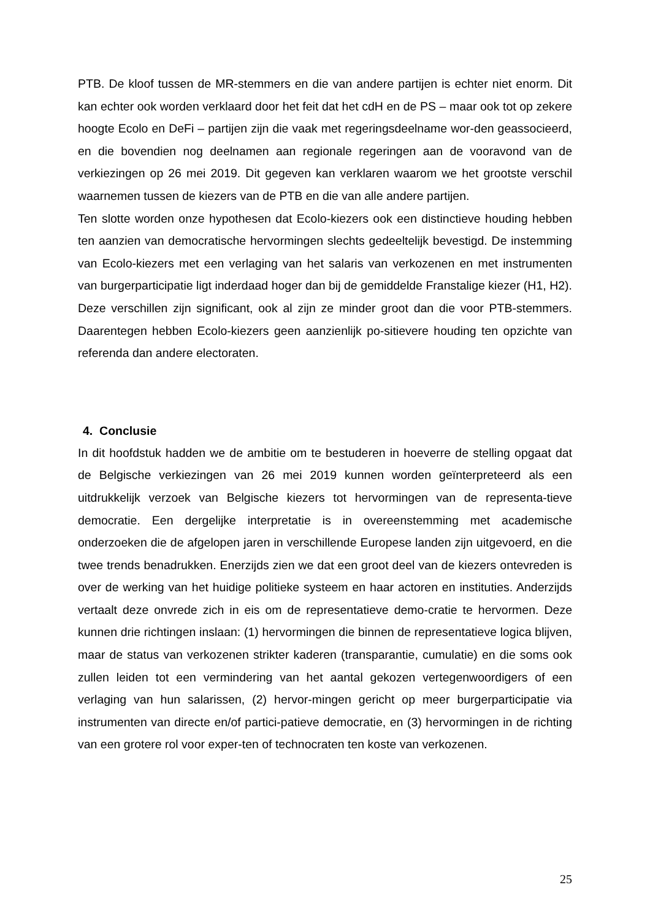PTB. De kloof tussen de MR-stemmers en die van andere partijen is echter niet enorm. Dit kan echter ook worden verklaard door het feit dat het cdH en de PS – maar ook tot op zekere hoogte Ecolo en DeFi – partijen zijn die vaak met regeringsdeelname wor-den geassocieerd, en die bovendien nog deelnamen aan regionale regeringen aan de vooravond van de verkiezingen op 26 mei 2019. Dit gegeven kan verklaren waarom we het grootste verschil waarnemen tussen de kiezers van de PTB en die van alle andere partijen.
Ten slotte worden onze hypothesen dat Ecolo-kiezers ook een distinctieve houding hebben ten aanzien van democratische hervormingen slechts gedeeltelijk bevestigd. De instemming van Ecolo-kiezers met een verlaging van het salaris van verkozenen en met instrumenten van burgerparticipatie ligt inderdaad hoger dan bij de gemiddelde Franstalige kiezer (H1, H2). Deze verschillen zijn significant, ook al zijn ze minder groot dan die voor PTB-stemmers. Daarentegen hebben Ecolo-kiezers geen aanzienlijk po-sitievere houding ten opzichte van referenda dan andere electoraten.
4. Conclusie
In dit hoofdstuk hadden we de ambitie om te bestuderen in hoeverre de stelling opgaat dat de Belgische verkiezingen van 26 mei 2019 kunnen worden geïnterpreteerd als een uitdrukkelijk verzoek van Belgische kiezers tot hervormingen van de representa-tieve democratie. Een dergelijke interpretatie is in overeenstemming met academische onderzoeken die de afgelopen jaren in verschillende Europese landen zijn uitgevoerd, en die twee trends benadrukken. Enerzijds zien we dat een groot deel van de kiezers ontevreden is over de werking van het huidige politieke systeem en haar actoren en instituties. Anderzijds vertaalt deze onvrede zich in eis om de representatieve demo-cratie te hervormen. Deze kunnen drie richtingen inslaan: (1) hervormingen die binnen de representatieve logica blijven, maar de status van verkozenen strikter kaderen (transparantie, cumulatie) en die soms ook zullen leiden tot een vermindering van het aantal gekozen vertegenwoordigers of een verlaging van hun salarissen, (2) hervor-mingen gericht op meer burgerparticipatie via instrumenten van directe en/of partici-patieve democratie, en (3) hervormingen in de richting van een grotere rol voor exper-ten of technocraten ten koste van verkozenen.
25